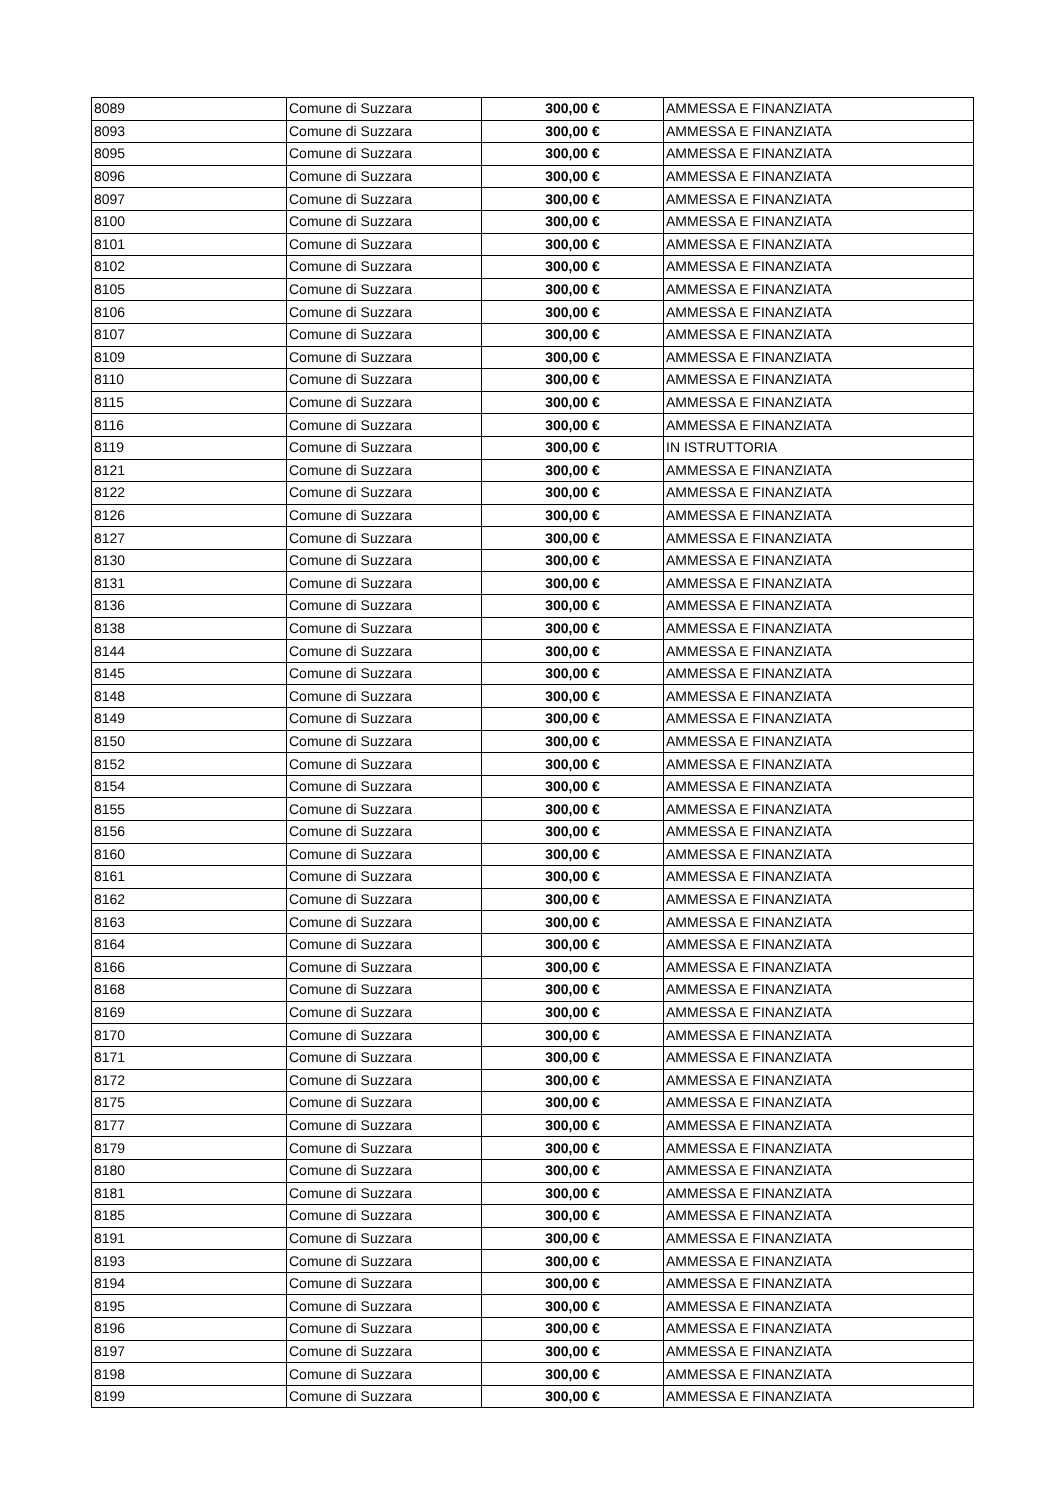| 8089 | Comune di Suzzara | 300,00 € | AMMESSA E FINANZIATA |
| 8093 | Comune di Suzzara | 300,00 € | AMMESSA E FINANZIATA |
| 8095 | Comune di Suzzara | 300,00 € | AMMESSA E FINANZIATA |
| 8096 | Comune di Suzzara | 300,00 € | AMMESSA E FINANZIATA |
| 8097 | Comune di Suzzara | 300,00 € | AMMESSA E FINANZIATA |
| 8100 | Comune di Suzzara | 300,00 € | AMMESSA E FINANZIATA |
| 8101 | Comune di Suzzara | 300,00 € | AMMESSA E FINANZIATA |
| 8102 | Comune di Suzzara | 300,00 € | AMMESSA E FINANZIATA |
| 8105 | Comune di Suzzara | 300,00 € | AMMESSA E FINANZIATA |
| 8106 | Comune di Suzzara | 300,00 € | AMMESSA E FINANZIATA |
| 8107 | Comune di Suzzara | 300,00 € | AMMESSA E FINANZIATA |
| 8109 | Comune di Suzzara | 300,00 € | AMMESSA E FINANZIATA |
| 8110 | Comune di Suzzara | 300,00 € | AMMESSA E FINANZIATA |
| 8115 | Comune di Suzzara | 300,00 € | AMMESSA E FINANZIATA |
| 8116 | Comune di Suzzara | 300,00 € | AMMESSA E FINANZIATA |
| 8119 | Comune di Suzzara | 300,00 € | IN ISTRUTTORIA |
| 8121 | Comune di Suzzara | 300,00 € | AMMESSA E FINANZIATA |
| 8122 | Comune di Suzzara | 300,00 € | AMMESSA E FINANZIATA |
| 8126 | Comune di Suzzara | 300,00 € | AMMESSA E FINANZIATA |
| 8127 | Comune di Suzzara | 300,00 € | AMMESSA E FINANZIATA |
| 8130 | Comune di Suzzara | 300,00 € | AMMESSA E FINANZIATA |
| 8131 | Comune di Suzzara | 300,00 € | AMMESSA E FINANZIATA |
| 8136 | Comune di Suzzara | 300,00 € | AMMESSA E FINANZIATA |
| 8138 | Comune di Suzzara | 300,00 € | AMMESSA E FINANZIATA |
| 8144 | Comune di Suzzara | 300,00 € | AMMESSA E FINANZIATA |
| 8145 | Comune di Suzzara | 300,00 € | AMMESSA E FINANZIATA |
| 8148 | Comune di Suzzara | 300,00 € | AMMESSA E FINANZIATA |
| 8149 | Comune di Suzzara | 300,00 € | AMMESSA E FINANZIATA |
| 8150 | Comune di Suzzara | 300,00 € | AMMESSA E FINANZIATA |
| 8152 | Comune di Suzzara | 300,00 € | AMMESSA E FINANZIATA |
| 8154 | Comune di Suzzara | 300,00 € | AMMESSA E FINANZIATA |
| 8155 | Comune di Suzzara | 300,00 € | AMMESSA E FINANZIATA |
| 8156 | Comune di Suzzara | 300,00 € | AMMESSA E FINANZIATA |
| 8160 | Comune di Suzzara | 300,00 € | AMMESSA E FINANZIATA |
| 8161 | Comune di Suzzara | 300,00 € | AMMESSA E FINANZIATA |
| 8162 | Comune di Suzzara | 300,00 € | AMMESSA E FINANZIATA |
| 8163 | Comune di Suzzara | 300,00 € | AMMESSA E FINANZIATA |
| 8164 | Comune di Suzzara | 300,00 € | AMMESSA E FINANZIATA |
| 8166 | Comune di Suzzara | 300,00 € | AMMESSA E FINANZIATA |
| 8168 | Comune di Suzzara | 300,00 € | AMMESSA E FINANZIATA |
| 8169 | Comune di Suzzara | 300,00 € | AMMESSA E FINANZIATA |
| 8170 | Comune di Suzzara | 300,00 € | AMMESSA E FINANZIATA |
| 8171 | Comune di Suzzara | 300,00 € | AMMESSA E FINANZIATA |
| 8172 | Comune di Suzzara | 300,00 € | AMMESSA E FINANZIATA |
| 8175 | Comune di Suzzara | 300,00 € | AMMESSA E FINANZIATA |
| 8177 | Comune di Suzzara | 300,00 € | AMMESSA E FINANZIATA |
| 8179 | Comune di Suzzara | 300,00 € | AMMESSA E FINANZIATA |
| 8180 | Comune di Suzzara | 300,00 € | AMMESSA E FINANZIATA |
| 8181 | Comune di Suzzara | 300,00 € | AMMESSA E FINANZIATA |
| 8185 | Comune di Suzzara | 300,00 € | AMMESSA E FINANZIATA |
| 8191 | Comune di Suzzara | 300,00 € | AMMESSA E FINANZIATA |
| 8193 | Comune di Suzzara | 300,00 € | AMMESSA E FINANZIATA |
| 8194 | Comune di Suzzara | 300,00 € | AMMESSA E FINANZIATA |
| 8195 | Comune di Suzzara | 300,00 € | AMMESSA E FINANZIATA |
| 8196 | Comune di Suzzara | 300,00 € | AMMESSA E FINANZIATA |
| 8197 | Comune di Suzzara | 300,00 € | AMMESSA E FINANZIATA |
| 8198 | Comune di Suzzara | 300,00 € | AMMESSA E FINANZIATA |
| 8199 | Comune di Suzzara | 300,00 € | AMMESSA E FINANZIATA |